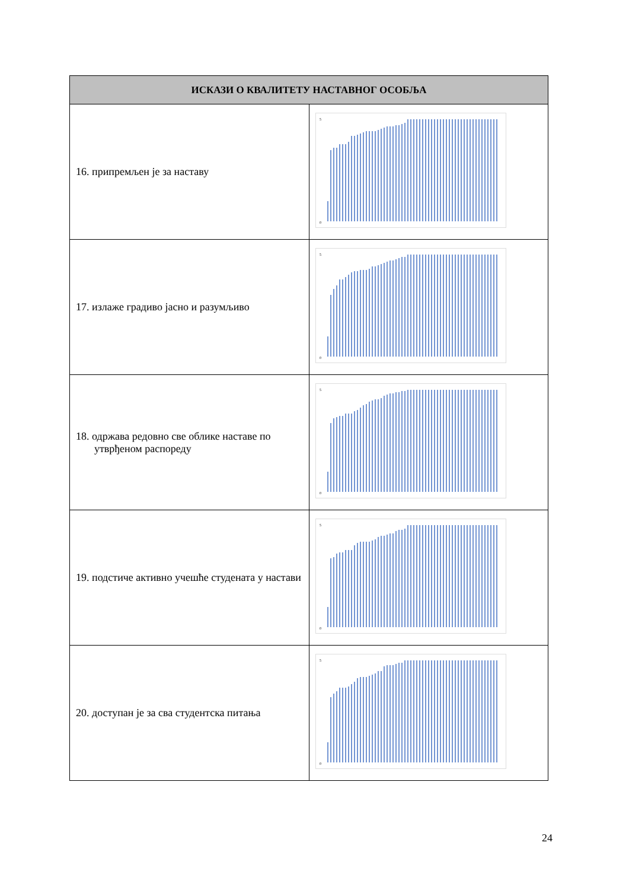| ИСКАЗИ О КВАЛИТЕТУ НАСТАВНОГ ОСОБЉА | |
| --- | --- |
| 16. припремљен је за наставу | 5 0 |
| 17. излаже градиво јасно и разумљиво | 5 0 |
| 18. одржава редовно све облике наставе по утврђеном распореду | 5 0 |
| 19. подстиче активно учешће студената у настави | 5 0 |
| 20. доступан је за сва студентска питања | 5 0 |
24